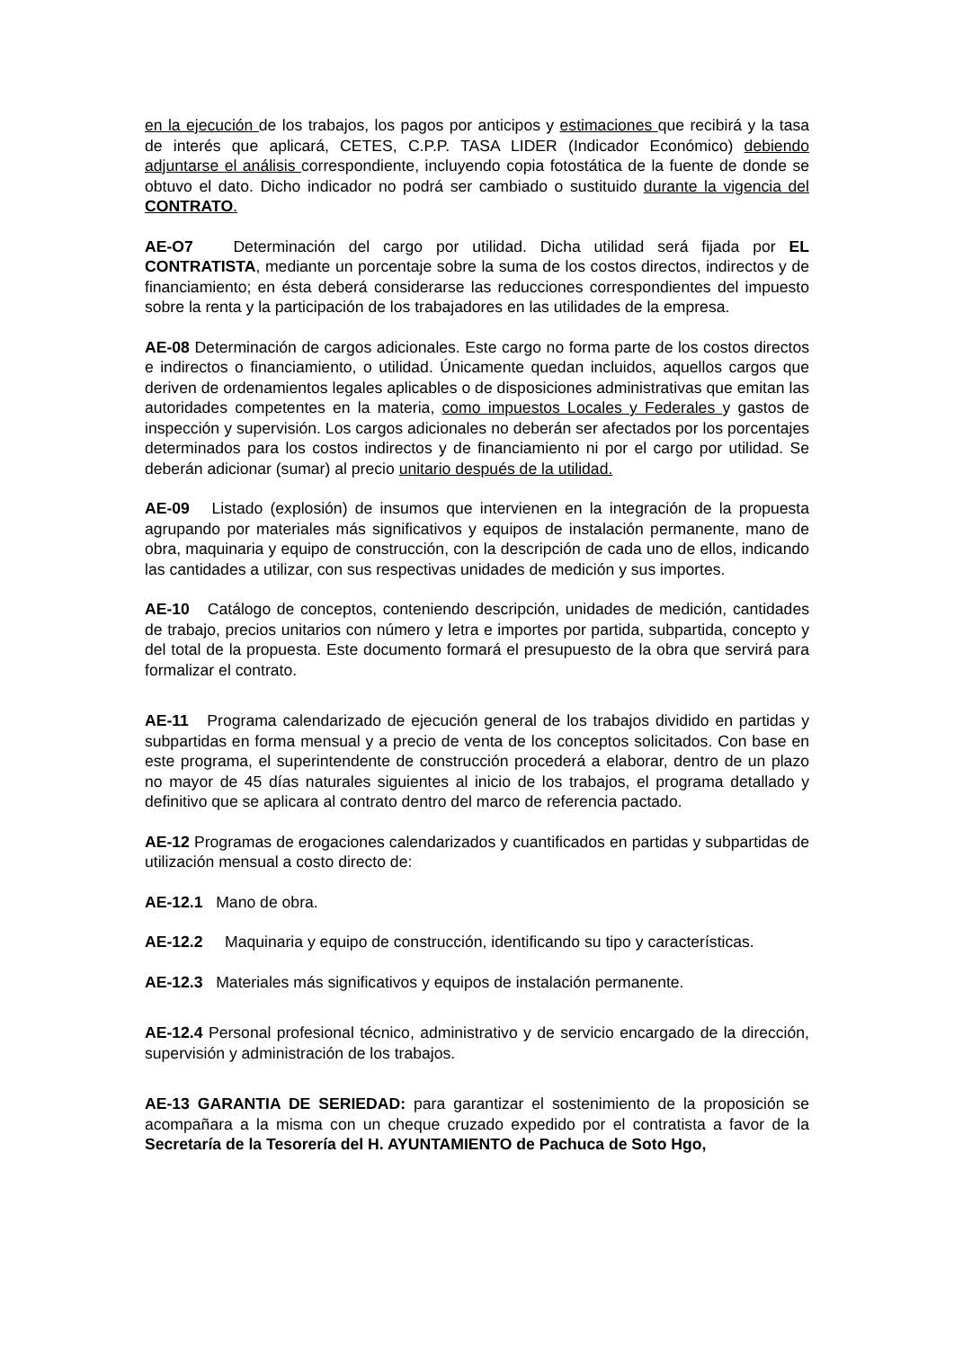en la ejecución de los trabajos, los pagos por anticipos y estimaciones que recibirá y la tasa de interés que aplicará, CETES, C.P.P. TASA LIDER (Indicador Económico) debiendo adjuntarse el análisis correspondiente, incluyendo copia fotostática de la fuente de donde se obtuvo el dato. Dicho indicador no podrá ser cambiado o sustituido durante la vigencia del CONTRATO.
AE-O7 Determinación del cargo por utilidad. Dicha utilidad será fijada por EL CONTRATISTA, mediante un porcentaje sobre la suma de los costos directos, indirectos y de financiamiento; en ésta deberá considerarse las reducciones correspondientes del impuesto sobre la renta y la participación de los trabajadores en las utilidades de la empresa.
AE-08 Determinación de cargos adicionales. Este cargo no forma parte de los costos directos e indirectos o financiamiento, o utilidad. Únicamente quedan incluidos, aquellos cargos que deriven de ordenamientos legales aplicables o de disposiciones administrativas que emitan las autoridades competentes en la materia, como impuestos Locales y Federales y gastos de inspección y supervisión. Los cargos adicionales no deberán ser afectados por los porcentajes determinados para los costos indirectos y de financiamiento ni por el cargo por utilidad. Se deberán adicionar (sumar) al precio unitario después de la utilidad.
AE-09 Listado (explosión) de insumos que intervienen en la integración de la propuesta agrupando por materiales más significativos y equipos de instalación permanente, mano de obra, maquinaria y equipo de construcción, con la descripción de cada uno de ellos, indicando las cantidades a utilizar, con sus respectivas unidades de medición y sus importes.
AE-10 Catálogo de conceptos, conteniendo descripción, unidades de medición, cantidades de trabajo, precios unitarios con número y letra e importes por partida, subpartida, concepto y del total de la propuesta. Este documento formará el presupuesto de la obra que servirá para formalizar el contrato.
AE-11 Programa calendarizado de ejecución general de los trabajos dividido en partidas y subpartidas en forma mensual y a precio de venta de los conceptos solicitados. Con base en este programa, el superintendente de construcción procederá a elaborar, dentro de un plazo no mayor de 45 días naturales siguientes al inicio de los trabajos, el programa detallado y definitivo que se aplicara al contrato dentro del marco de referencia pactado.
AE-12 Programas de erogaciones calendarizados y cuantificados en partidas y subpartidas de utilización mensual a costo directo de:
AE-12.1 Mano de obra.
AE-12.2 Maquinaria y equipo de construcción, identificando su tipo y características.
AE-12.3 Materiales más significativos y equipos de instalación permanente.
AE-12.4 Personal profesional técnico, administrativo y de servicio encargado de la dirección, supervisión y administración de los trabajos.
AE-13 GARANTIA DE SERIEDAD: para garantizar el sostenimiento de la proposición se acompañara a la misma con un cheque cruzado expedido por el contratista a favor de la Secretaría de la Tesorería del H. AYUNTAMIENTO de Pachuca de Soto Hgo,